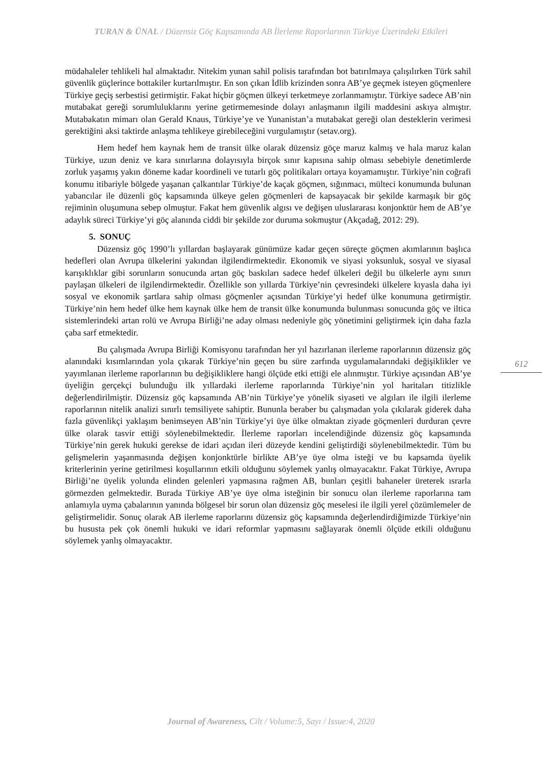TURAN & ÜNAL / Düzensiz Göç Kapsamında AB İlerleme Raporlarının Türkiye Üzerindeki Etkileri
müdahaleler tehlikeli hal almaktadır. Nitekim yunan sahil polisis tarafından bot batırılmaya çalışılırken Türk sahil güvenlik güçlerince bottakiler kurtarılmıştır. En son çıkan İdlib krizinden sonra AB’ye geçmek isteyen göçmenlere Türkiye geçiş serbestisi getirmiştir. Fakat hiçbir göçmen ülkeyi terketmeye zorlanmamıştır. Türkiye sadece AB’nin mutabakat gereği sorumluluklarını yerine getirmemesinde dolayı anlaşmanın ilgili maddesini askıya almıştır. Mutabakatın mimarı olan Gerald Knaus, Türkiye’ye ve Yunanistan’a mutabakat gereği olan desteklerin verimesi gerektiğini aksi taktirde anlaşma tehlikeye girebileceğini vurgulamıştır (setav.org).
Hem hedef hem kaynak hem de transit ülke olarak düzensiz göçe maruz kalmış ve hala maruz kalan Türkiye, uzun deniz ve kara sınırlarına dolayısıyla birçok sınır kapısına sahip olması sebebiyle denetimlerde zorluk yaşamış yakın döneme kadar koordineli ve tutarlı göç politikaları ortaya koyamamıştır. Türkiye’nin coğrafi konumu itibariyle bölgede yaşanan çalkantılar Türkiye’de kaçak göçmen, sığınmacı, mülteci konumunda bulunan yabancılar ile düzenli göç kapsamında ülkeye gelen göçmenleri de kapsayacak bir şekilde karmaşık bir göç rejiminin oluşumuna sebep olmuştur. Fakat hem güvenlik algısı ve değişen uluslararası konjonktür hem de AB’ye adaylık süreci Türkiye’yi göç alanında ciddi bir şekilde zor duruma sokmuştur (Akçadağ, 2012: 29).
5. SONUÇ
Düzensiz göç 1990’lı yıllardan başlayarak günümüze kadar geçen süreçte göçmen akımlarının başlıca hedefleri olan Avrupa ülkelerini yakından ilgilendirmektedir. Ekonomik ve siyasi yoksunluk, sosyal ve siyasal karışıklıklar gibi sorunların sonucunda artan göç baskıları sadece hedef ülkeleri değil bu ülkelerle aynı sınırı paylaşan ülkeleri de ilgilendirmektedir. Özellikle son yıllarda Türkiye’nin çevresindeki ülkelere kıyasla daha iyi sosyal ve ekonomik şartlara sahip olması göçmenler açısından Türkiye’yi hedef ülke konumuna getirmiştir. Türkiye’nin hem hedef ülke hem kaynak ülke hem de transit ülke konumunda bulunması sonucunda göç ve iltica sistemlerindeki artan rolü ve Avrupa Birliği’ne aday olması nedeniyle göç yönetimini geliştirmek için daha fazla çaba sarf etmektedir.
Bu çalışmada Avrupa Birliği Komisyonu tarafından her yıl hazırlanan ilerleme raporlarının düzensiz göç alanındaki kısımlarından yola çıkarak Türkiye’nin geçen bu süre zarfında uygulamalarındaki değişiklikler ve yayımlanan ilerleme raporlarının bu değişikliklere hangi ölçüde etki ettiği ele alınmıştır. Türkiye açısından AB’ye üyeliğin gerçekçi bulunduğu ilk yıllardaki ilerleme raporlarında Türkiye’nin yol haritaları titizlikle değerlendirilmiştir. Düzensiz göç kapsamında AB’nin Türkiye’ye yönelik siyaseti ve algıları ile ilgili ilerleme raporlarının nitelik analizi sınırlı temsiliyete sahiptir. Bununla beraber bu çalışmadan yola çıkılarak giderek daha fazla güvenlikçi yaklaşım benimseyen AB’nin Türkiye’yi üye ülke olmaktan ziyade göçmenleri durduran çevre ülke olarak tasvir ettiği söylenebilmektedir. İlerleme raporları incelendiğinde düzensiz göç kapsamında Türkiye’nin gerek hukuki gerekse de idari açıdan ileri düzeyde kendini geliştirdiği söylenebilmektedir. Tüm bu gelişmelerin yaşanmasında değişen konjonktürle birlikte AB’ye üye olma isteği ve bu kapsamda üyelik kriterlerinin yerine getirilmesi koşullarının etkili olduğunu söylemek yanlış olmayacaktır. Fakat Türkiye, Avrupa Birliği’ne üyelik yolunda elinden gelenleri yapmasına rağmen AB, bunları çeşitli bahaneler üreterek ısrarla görmezden gelmektedir. Burada Türkiye AB’ye üye olma isteğinin bir sonucu olan ilerleme raporlarına tam anlamıyla uyma çabalarının yanında bölgesel bir sorun olan düzensiz göç meselesi ile ilgili yerel çözümlemeler de geliştirmelidir. Sonuç olarak AB ilerleme raporlarını düzensiz göç kapsamında değerlendirdiğimizde Türkiye’nin bu hususta pek çok önemli hukuki ve idari reformlar yapmasını sağlayarak önemli ölçüde etkili olduğunu söylemek yanlış olmayacaktır.
612
Journal of Awareness, Cilt / Volume:5, Sayı / Issue:4, 2020